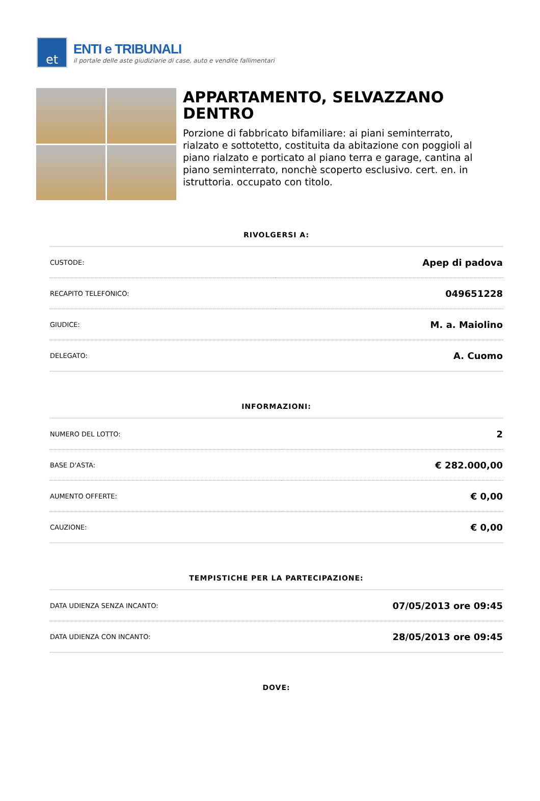et
ENTI e TRIBUNALI
il portale delle aste giudiziarie di case, auto e vendite fallimentari
APPARTAMENTO, SELVAZZANO DENTRO
Porzione di fabbricato bifamiliare: ai piani seminterrato, rialzato e sottotetto, costituita da abitazione con poggioli al piano rialzato e porticato al piano terra e garage, cantina al piano seminterrato, nonchè scoperto esclusivo. cert. en. in istruttoria. occupato con titolo.
RIVOLGERSI A:
| CUSTODE: | Apep di padova |
| RECAPITO TELEFONICO: | 049651228 |
| GIUDICE: | M. a. Maiolino |
| DELEGATO: | A. Cuomo |
INFORMAZIONI:
| NUMERO DEL LOTTO: | 2 |
| BASE D'ASTA: | € 282.000,00 |
| AUMENTO OFFERTE: | € 0,00 |
| CAUZIONE: | € 0,00 |
TEMPISTICHE PER LA PARTECIPAZIONE:
| DATA UDIENZA SENZA INCANTO: | 07/05/2013 ore 09:45 |
| DATA UDIENZA CON INCANTO: | 28/05/2013 ore 09:45 |
DOVE: